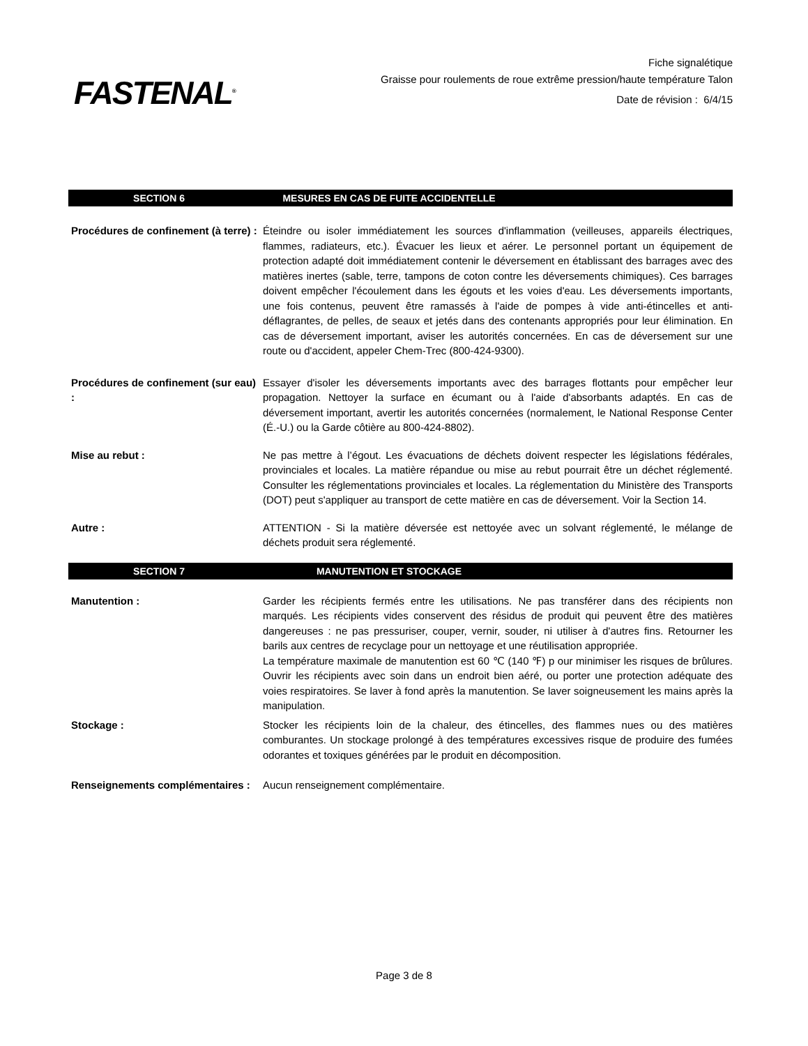FASTENAL<sup>®</sup>
Fiche signalétique
Graisse pour roulements de roue extrême pression/haute température Talon
Date de révision : 6/4/15
SECTION 6 MESURES EN CAS DE FUITE ACCIDENTELLE
Procédures de confinement (à terre) :
Éteindre ou isoler immédiatement les sources d'inflammation (veilleuses, appareils électriques, flammes, radiateurs, etc.). Évacuer les lieux et aérer. Le personnel portant un équipement de protection adapté doit immédiatement contenir le déversement en établissant des barrages avec des matières inertes (sable, terre, tampons de coton contre les déversements chimiques). Ces barrages doivent empêcher l'écoulement dans les égouts et les voies d'eau. Les déversements importants, une fois contenus, peuvent être ramassés à l'aide de pompes à vide anti-étincelles et anti-déflagrantes, de pelles, de seaux et jetés dans des contenants appropriés pour leur élimination. En cas de déversement important, aviser les autorités concernées. En cas de déversement sur une route ou d'accident, appeler Chem-Trec (800-424-9300).
Procédures de confinement (sur eau) :
Essayer d'isoler les déversements importants avec des barrages flottants pour empêcher leur propagation. Nettoyer la surface en écumant ou à l'aide d'absorbants adaptés. En cas de déversement important, avertir les autorités concernées (normalement, le National Response Center (É.-U.) ou la Garde côtière au 800-424-8802).
Mise au rebut : Ne pas mettre à l’égout. Les évacuations de déchets doivent respecter les législations fédérales, provinciales et locales. La matière répandue ou mise au rebut pourrait être un déchet réglementé. Consulter les réglementations provinciales et locales. La réglementation du Ministère des Transports (DOT) peut s'appliquer au transport de cette matière en cas de déversement. Voir la Section 14.
Autre : ATTENTION - Si la matière déversée est nettoyée avec un solvant réglementé, le mélange de déchets produit sera réglementé.
SECTION 7 MANUTENTION ET STOCKAGE
Manutention : Garder les récipients fermés entre les utilisations. Ne pas transférer dans des récipients non marqués. Les récipients vides conservent des résidus de produit qui peuvent être des matières dangereuses : ne pas pressuriser, couper, vernir, souder, ni utiliser à d'autres fins. Retourner les barils aux centres de recyclage pour un nettoyage et une réutilisation appropriée.
La température maximale de manutention est 60 ℃ (140 ℉) p our minimiser les risques de brûlures. Ouvrir les récipients avec soin dans un endroit bien aéré, ou porter une protection adéquate des voies respiratoires. Se laver à fond après la manutention. Se laver soigneusement les mains après la manipulation.
Stockage : Stocker les récipients loin de la chaleur, des étincelles, des flammes nues ou des matières comburantes. Un stockage prolongé à des températures excessives risque de produire des fumées odorantes et toxiques générées par le produit en décomposition.
Renseignements complémentaires :
Aucun renseignement complémentaire.
Page 3 de 8